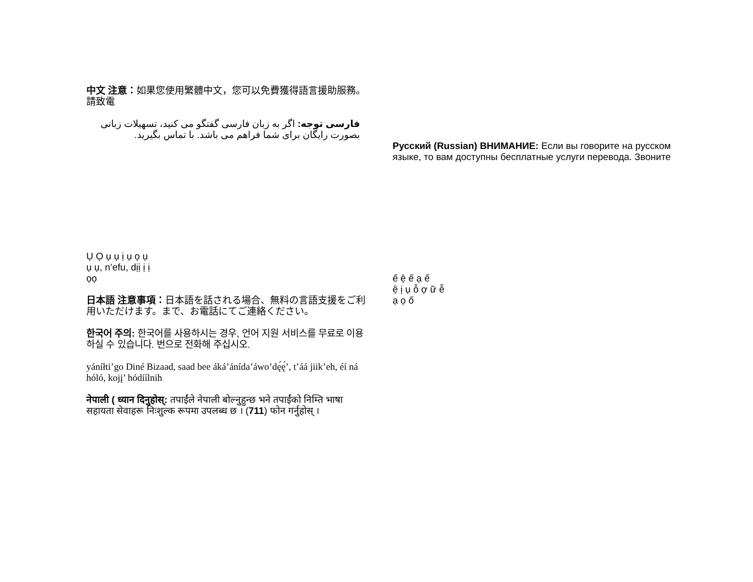中文 注意：如果您使用繁體中文，您可以免費獲得語言援助服務。請致電
فارسی توجه: اگر به زبان فارسی گفتگو می کنید، تسهیلات زبانی بصورت رایگان برای شما فراهم می باشد. با تماس بگیرید.
Ụ Ọ ụ ụ ị ụ ọ ụ
ụ ụ, n’efu, dịị ị ị
ọọ
日本語 注意事項：日本語を話される場合、無料の言語支援をご利用いただけます。まで、お電話にてご連絡ください。
한국어 주의: 한국어를 사용하시는 경우, 언어 지원 서비스를 무료로 이용하실 수 있습니다. 번으로 전화해 주십시오.
yáníłti’go Diné Bizaad, saad bee áká’ánída’áwo’dę́ę́’, t’áá jiik’eh, éí ná hóló, kojį’ hódíílnih
नेपाली ( ध्यान दिनुहोस्: तपाईंले नेपाली बोल्नुहुन्छ भने तपाईंको निम्ति भाषा सहायता सेवाहरू निःशुल्क रूपमा उपलब्ध छ । (711) फोन गर्नुहोस् ।
Русский (Russian) ВНИМАНИЕ: Если вы говорите на русском языке, то вам доступны бесплатные услуги перевода. Звоните
ế ệ ế ạ ế
ệ ị ụ ỗ ợ ữ ễ
ạ ọ ố